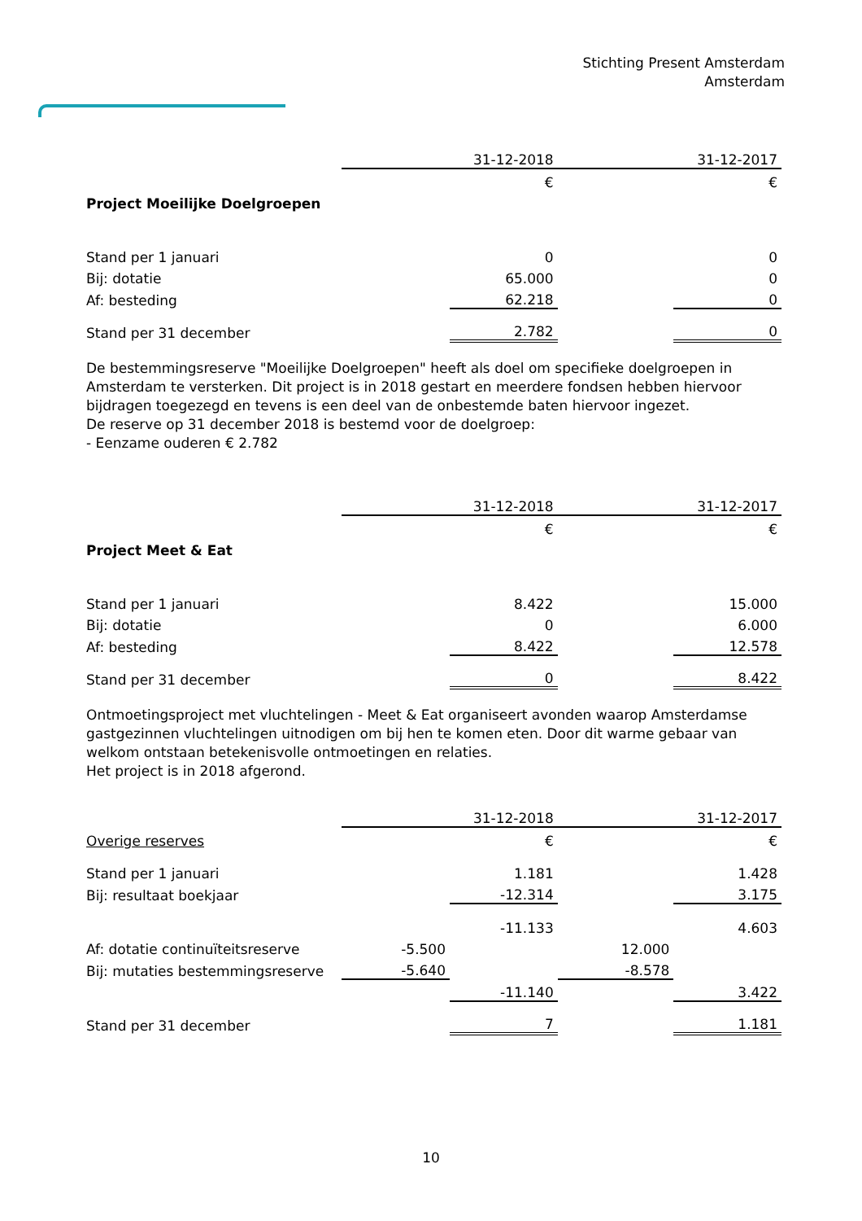Stichting Present Amsterdam
Amsterdam
| | | 31-12-2018 | | 31-12-2017 |
| | | € | | € |
| Project Moeilijke Doelgroepen | | | | |
| Stand per 1 januari | | 0 | | 0 |
| Bij: dotatie | | 65.000 | | 0 |
| Af: besteding | | 62.218 | | 0 |
| Stand per 31 december | | 2.782 | | 0 |
De bestemmingsreserve "Moeilijke Doelgroepen" heeft als doel om specifieke doelgroepen in Amsterdam te versterken. Dit project is in 2018 gestart en meerdere fondsen hebben hiervoor bijdragen toegezegd en tevens is een deel van de onbestemde baten hiervoor ingezet.
De reserve op 31 december 2018 is bestemd voor de doelgroep:
- Eenzame ouderen € 2.782
| | | 31-12-2018 | | 31-12-2017 |
| | | € | | € |
| Project Meet & Eat | | | | |
| Stand per 1 januari | | 8.422 | | 15.000 |
| Bij: dotatie | | 0 | | 6.000 |
| Af: besteding | | 8.422 | | 12.578 |
| Stand per 31 december | | 0 | | 8.422 |
Ontmoetingsproject met vluchtelingen - Meet & Eat organiseert avonden waarop Amsterdamse gastgezinnen vluchtelingen uitnodigen om bij hen te komen eten. Door dit warme gebaar van welkom ontstaan betekenisvolle ontmoetingen en relaties.
Het project is in 2018 afgerond.
| | | 31-12-2018 | | 31-12-2017 |
| Overige reserves | | € | | € |
| Stand per 1 januari | | 1.181 | | 1.428 |
| Bij: resultaat boekjaar | | -12.314 | | 3.175 |
| | | -11.133 | | 4.603 |
| Af: dotatie continuïteitsreserve | -5.500 | | 12.000 | |
| Bij: mutaties bestemmingsreserve | -5.640 | | -8.578 | |
| | | -11.140 | | 3.422 |
| Stand per 31 december | | 7 | | 1.181 |
10